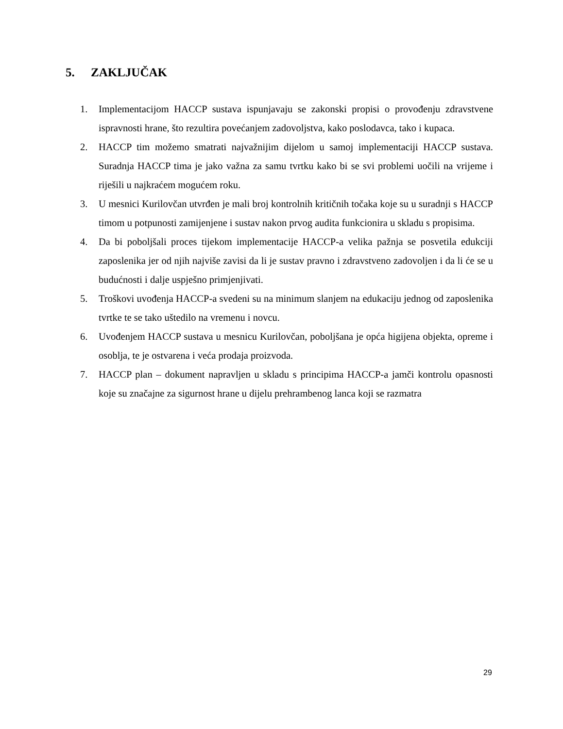5. ZAKLJUČAK
1. Implementacijom HACCP sustava ispunjavaju se zakonski propisi o provođenju zdravstvene ispravnosti hrane, što rezultira povećanjem zadovoljstva, kako poslodavca, tako i kupaca.
2. HACCP tim možemo smatrati najvažnijim dijelom u samoj implementaciji HACCP sustava. Suradnja HACCP tima je jako važna za samu tvrtku kako bi se svi problemi uočili na vrijeme i riješili u najkraćem mogućem roku.
3. U mesnici Kurilovčan utvrđen je mali broj kontrolnih kritičnih točaka koje su u suradnji s HACCP timom u potpunosti zamijenjene i sustav nakon prvog audita funkcionira u skladu s propisima.
4. Da bi poboljšali proces tijekom implementacije HACCP-a velika pažnja se posvetila edukciji zaposlenika jer od njih najviše zavisi da li je sustav pravno i zdravstveno zadovoljen i da li će se u budućnosti i dalje uspješno primjenjivati.
5. Troškovi uvođenja HACCP-a svedeni su na minimum slanjem na edukaciju jednog od zaposlenika tvrtke te se tako uštedilo na vremenu i novcu.
6. Uvođenjem HACCP sustava u mesnicu Kurilovčan, poboljšana je opća higijena objekta, opreme i osoblja, te je ostvarena i veća prodaja proizvoda.
7. HACCP plan – dokument napravljen u skladu s principima HACCP-a jamči kontrolu opasnosti koje su značajne za sigurnost hrane u dijelu prehrambenog lanca koji se razmatra
29